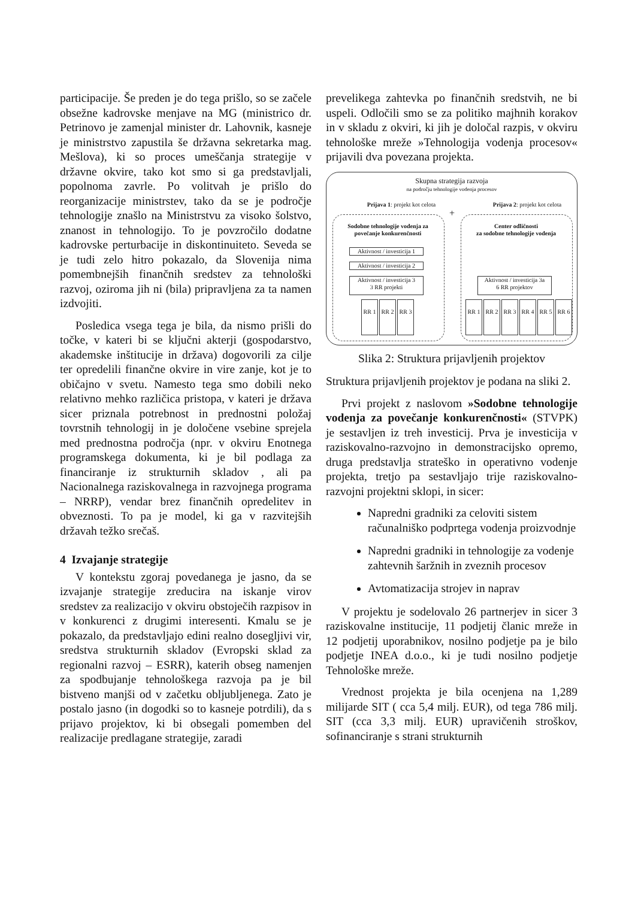participacije. Še preden je do tega prišlo, so se začele obsežne kadrovske menjave na MG (ministrico dr. Petrinovo je zamenjal minister dr. Lahovnik, kasneje je ministrstvo zapustila še državna sekretarka mag. Mešlova), ki so proces umeščanja strategije v državne okvire, tako kot smo si ga predstavljali, popolnoma zavrle. Po volitvah je prišlo do reorganizacije ministrstev, tako da se je področje tehnologije znašlo na Ministrstvu za visoko šolstvo, znanost in tehnologijo. To je povzročilo dodatne kadrovske perturbacije in diskontinuiteto. Seveda se je tudi zelo hitro pokazalo, da Slovenija nima pomembnejših finančnih sredstev za tehnološki razvoj, oziroma jih ni (bila) pripravljena za ta namen izdvojiti.
Posledica vsega tega je bila, da nismo prišli do točke, v kateri bi se ključni akterji (gospodarstvo, akademske inštitucije in država) dogovorili za cilje ter opredelili finančne okvire in vire zanje, kot je to običajno v svetu. Namesto tega smo dobili neko relativno mehko različica pristopa, v kateri je država sicer priznala potrebnost in prednostni položaj tovrstnih tehnologij in je določene vsebine sprejela med prednostna področja (npr. v okviru Enotnega programskega dokumenta, ki je bil podlaga za financiranje iz strukturnih skladov , ali pa Nacionalnega raziskovalnega in razvojnega programa – NRRP), vendar brez finančnih opredelitev in obveznosti. To pa je model, ki ga v razvitejših državah težko srečaš.
4 Izvajanje strategije
V kontekstu zgoraj povedanega je jasno, da se izvajanje strategije zreducira na iskanje virov sredstev za realizacijo v okviru obstoječih razpisov in v konkurenci z drugimi interesenti. Kmalu se je pokazalo, da predstavljajo edini realno dosegljivi vir, sredstva strukturnih skladov (Evropski sklad za regionalni razvoj – ESRR), katerih obseg namenjen za spodbujanje tehnološkega razvoja pa je bil bistveno manjši od v začetku obljubljenega. Zato je postalo jasno (in dogodki so to kasneje potrdili), da s prijavo projektov, ki bi obsegali pomemben del realizacije predlagane strategije, zaradi
prevelikega zahtevka po finančnih sredstvih, ne bi uspeli. Odločili smo se za politiko majhnih korakov in v skladu z okviri, ki jih je določal razpis, v okviru tehnološke mreže »Tehnologija vodenja procesov« prijavili dva povezana projekta.
Skupna strategija razvoja
na področju tehnologije vodenja procesov
Prijava 1: projekt kot celota
Prijava 2: projekt kot celota
+
Sodobne tehnologije vodenja za povečanje konkurenčnosti
Center odličnosti
za sodobne tehnologije vodenja
Aktivnost / investicija 1
Aktivnost / investicija 2
Aktivnost / investicija 3
3 RR projekti
Aktivnost / investicija 3a
6 RR projektov
RR 1 RR 2 RR 3
RR 1 RR 2 RR 3 RR 4 RR 5 RR 6
Slika 2: Struktura prijavljenih projektov
Struktura prijavljenih projektov je podana na sliki 2.
Prvi projekt z naslovom »Sodobne tehnologije vodenja za povečanje konkurenčnosti« (STVPK) je sestavljen iz treh investicij. Prva je investicija v raziskovalno-razvojno in demonstracijsko opremo, druga predstavlja strateško in operativno vodenje projekta, tretjo pa sestavljajo trije raziskovalno-razvojni projektni sklopi, in sicer:
Napredni gradniki za celoviti sistem računalniško podprtega vodenja proizvodnje
Napredni gradniki in tehnologije za vodenje zahtevnih šaržnih in zveznih procesov
Avtomatizacija strojev in naprav
V projektu je sodelovalo 26 partnerjev in sicer 3 raziskovalne institucije, 11 podjetij članic mreže in 12 podjetij uporabnikov, nosilno podjetje pa je bilo podjetje INEA d.o.o., ki je tudi nosilno podjetje Tehnološke mreže.
Vrednost projekta je bila ocenjena na 1,289 milijarde SIT ( cca 5,4 milj. EUR), od tega 786 milj. SIT (cca 3,3 milj. EUR) upravičenih stroškov, sofinanciranje s strani strukturnih